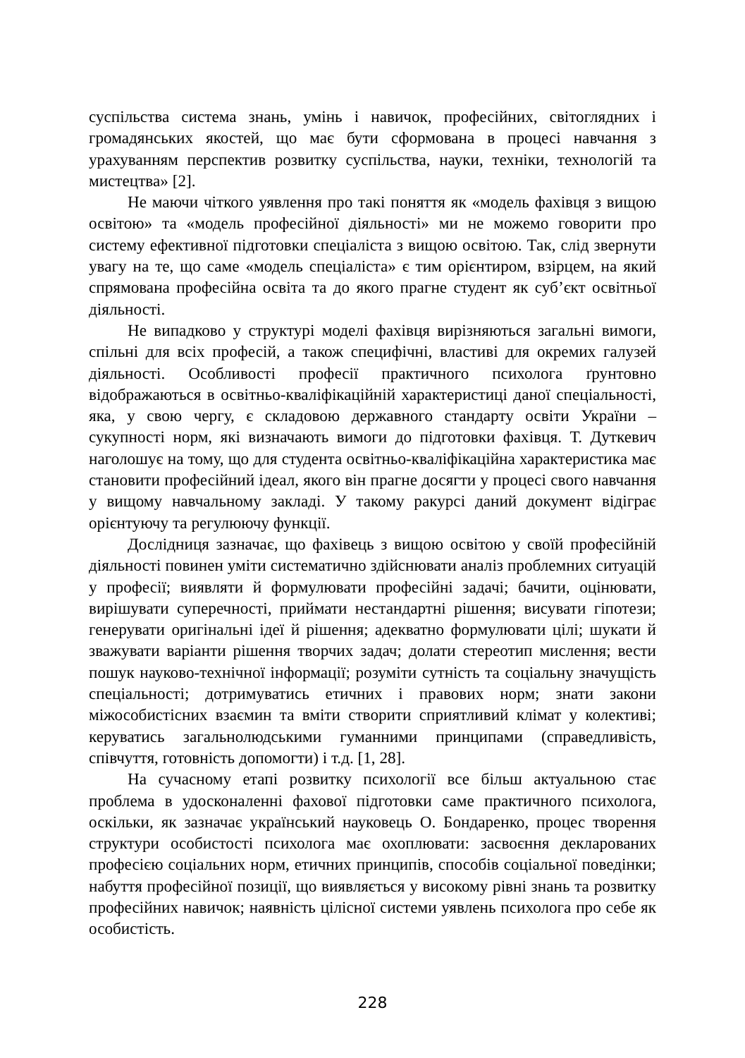суспільства система знань, умінь і навичок, професійних, світоглядних і громадянських якостей, що має бути сформована в процесі навчання з урахуванням перспектив розвитку суспільства, науки, техніки, технологій та мистецтва» [2].
Не маючи чіткого уявлення про такі поняття як «модель фахівця з вищою освітою» та «модель професійної діяльності» ми не можемо говорити про систему ефективної підготовки спеціаліста з вищою освітою. Так, слід звернути увагу на те, що саме «модель спеціаліста» є тим орієнтиром, взірцем, на який спрямована професійна освіта та до якого прагне студент як суб’єкт освітньої діяльності.
Не випадково у структурі моделі фахівця вирізняються загальні вимоги, спільні для всіх професій, а також специфічні, властиві для окремих галузей діяльності. Особливості професії практичного психолога ґрунтовно відображаються в освітньо-кваліфікаційній характеристиці даної спеціальності, яка, у свою чергу, є складовою державного стандарту освіти України – сукупності норм, які визначають вимоги до підготовки фахівця. Т. Дуткевич наголошує на тому, що для студента освітньо-кваліфікаційна характеристика має становити професійний ідеал, якого він прагне досягти у процесі свого навчання у вищому навчальному закладі. У такому ракурсі даний документ відіграє орієнтуючу та регулюючу функції.
Дослідниця зазначає, що фахівець з вищою освітою у своїй професійній діяльності повинен уміти систематично здійснювати аналіз проблемних ситуацій у професії; виявляти й формулювати професійні задачі; бачити, оцінювати, вирішувати суперечності, приймати нестандартні рішення; висувати гіпотези; генерувати оригінальні ідеї й рішення; адекватно формулювати цілі; шукати й зважувати варіанти рішення творчих задач; долати стереотип мислення; вести пошук науково-технічної інформації; розуміти сутність та соціальну значущість спеціальності; дотримуватись етичних і правових норм; знати закони міжособистісних взаємин та вміти створити сприятливий клімат у колективі; керуватись загальнолюдськими гуманними принципами (справедливість, співчуття, готовність допомогти) і т.д. [1, 28].
На сучасному етапі розвитку психології все більш актуальною стає проблема в удосконаленні фахової підготовки саме практичного психолога, оскільки, як зазначає український науковець О. Бондаренко, процес творення структури особистості психолога має охоплювати: засвоєння декларованих професією соціальних норм, етичних принципів, способів соціальної поведінки; набуття професійної позиції, що виявляється у високому рівні знань та розвитку професійних навичок; наявність цілісної системи уявлень психолога про себе як особистість.
228